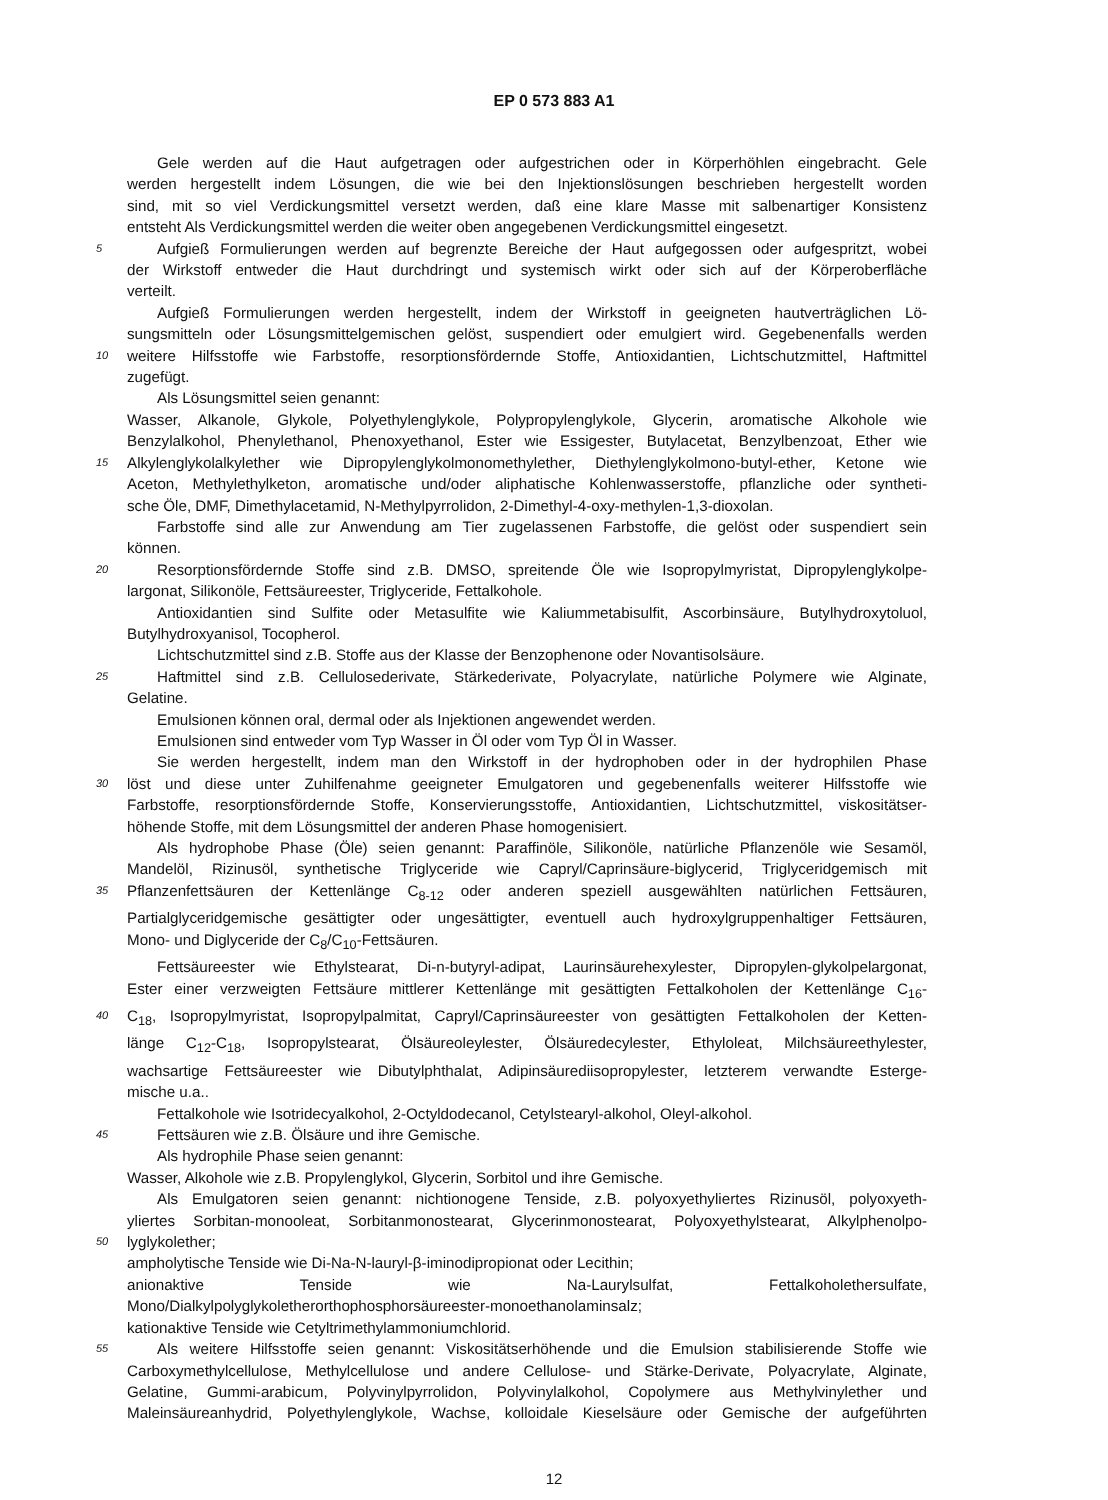EP 0 573 883 A1
Gele werden auf die Haut aufgetragen oder aufgestrichen oder in Körperhöhlen eingebracht. Gele
werden hergestellt indem Lösungen, die wie bei den Injektionslösungen beschrieben hergestellt worden
sind, mit so viel Verdickungsmittel versetzt werden, daß eine klare Masse mit salbenartiger Konsistenz
entsteht Als Verdickungsmittel werden die weiter oben angegebenen Verdickungsmittel eingesetzt.
5 Aufgieß Formulierungen werden auf begrenzte Bereiche der Haut aufgegossen oder aufgespritzt, wobei
der Wirkstoff entweder die Haut durchdringt und systemisch wirkt oder sich auf der Körperoberfläche
verteilt.
Aufgieß Formulierungen werden hergestellt, indem der Wirkstoff in geeigneten hautverträglichen Lö-
sungsmitteln oder Lösungsmittelgemischen gelöst, suspendiert oder emulgiert wird. Gegebenenfalls werden
10 weitere Hilfsstoffe wie Farbstoffe, resorptionsfördernde Stoffe, Antioxidantien, Lichtschutzmittel, Haftmittel
zugefügt.
Als Lösungsmittel seien genannt:
Wasser, Alkanole, Glykole, Polyethylenglykole, Polypropylenglykole, Glycerin, aromatische Alkohole wie
Benzylalkohol, Phenylethanol, Phenoxyethanol, Ester wie Essigester, Butylacetat, Benzylbenzoat, Ether wie
15 Alkylenglykolalkylether wie Dipropylenglykolmonomethylether, Diethylenglykolmono-butyl-ether, Ketone wie
Aceton, Methylethylketon, aromatische und/oder aliphatische Kohlenwasserstoffe, pflanzliche oder syntheti-
sche Öle, DMF, Dimethylacetamid, N-Methylpyrrolidon, 2-Dimethyl-4-oxy-methylen-1,3-dioxolan.
Farbstoffe sind alle zur Anwendung am Tier zugelassenen Farbstoffe, die gelöst oder suspendiert sein
können.
20 Resorptionsfördernde Stoffe sind z.B. DMSO, spreitende Öle wie Isopropylmyristat, Dipropylenglykolpe-
largonat, Silikonöle, Fettsäureester, Triglyceride, Fettalkohole.
Antioxidantien sind Sulfite oder Metasulfite wie Kaliummetabisulfit, Ascorbinsäure, Butylhydroxytoluol,
Butylhydroxyanisol, Tocopherol.
Lichtschutzmittel sind z.B. Stoffe aus der Klasse der Benzophenone oder Novantisolsäure.
25 Haftmittel sind z.B. Cellulosederivate, Stärkederivate, Polyacrylate, natürliche Polymere wie Alginate,
Gelatine.
Emulsionen können oral, dermal oder als Injektionen angewendet werden.
Emulsionen sind entweder vom Typ Wasser in Öl oder vom Typ Öl in Wasser.
Sie werden hergestellt, indem man den Wirkstoff in der hydrophoben oder in der hydrophilen Phase
30 löst und diese unter Zuhilfenahme geeigneter Emulgatoren und gegebenenfalls weiterer Hilfsstoffe wie
Farbstoffe, resorptionsfördernde Stoffe, Konservierungsstoffe, Antioxidantien, Lichtschutzmittel, viskositätser-
höhende Stoffe, mit dem Lösungsmittel der anderen Phase homogenisiert.
Als hydrophobe Phase (Öle) seien genannt: Paraffinöle, Silikonöle, natürliche Pflanzenöle wie Sesamöl,
Mandelöl, Rizinusöl, synthetische Triglyceride wie Capryl/Caprinsäure-biglycerid, Triglyceridgemisch mit
35 Pflanzenfettsäuren der Kettenlänge C<sub>8-12</sub> oder anderen speziell ausgewählten natürlichen Fettsäuren,
Partialglyceridgemische gesättigter oder ungesättigter, eventuell auch hydroxylgruppenhaltiger Fettsäuren,
Mono- und Diglyceride der C<sub>8</sub>/C<sub>10</sub>-Fettsäuren.
Fettsäureester wie Ethylstearat, Di-n-butyryl-adipat, Laurinsäurehexylester, Dipropylen-glykolpelargonat,
Ester einer verzweigten Fettsäure mittlerer Kettenlänge mit gesättigten Fettalkoholen der Kettenlänge C<sub>16</sub>-
40 C<sub>18</sub>, Isopropylmyristat, Isopropylpalmitat, Capryl/Caprinsäureester von gesättigten Fettalkoholen der Ketten-
länge C<sub>12</sub>-C<sub>18</sub>, Isopropylstearat, Ölsäureoleylester, Ölsäuredecylester, Ethyloleat, Milchsäureethylester,
wachsartige Fettsäureester wie Dibutylphthalat, Adipinsäurediisopropylester, letzterem verwandte Esterge-
mische u.a..
Fettalkohole wie Isotridecyalkohol, 2-Octyldodecanol, Cetylstearyl-alkohol, Oleyl-alkohol.
45 Fettsäuren wie z.B. Ölsäure und ihre Gemische.
Als hydrophile Phase seien genannt:
Wasser, Alkohole wie z.B. Propylenglykol, Glycerin, Sorbitol und ihre Gemische.
Als Emulgatoren seien genannt: nichtionogene Tenside, z.B. polyoxyethyliertes Rizinusöl, polyoxyeth-
yliertes Sorbitan-monooleat, Sorbitanmonostearat, Glycerinmonostearat, Polyoxyethylstearat, Alkylphenolpo-
50 lyglykolether;
ampholytische Tenside wie Di-Na-N-lauryl-β-iminodipropionat oder Lecithin;
anionaktive Tenside wie Na-Laurylsulfat, Fettalkoholethersulfate,
Mono/Dialkylpolyglykoletherorthophosphorsäureester-monoethanolaminsalz;
kationaktive Tenside wie Cetyltrimethylammoniumchlorid.
55 Als weitere Hilfsstoffe seien genannt: Viskositätserhöhende und die Emulsion stabilisierende Stoffe wie
Carboxymethylcellulose, Methylcellulose und andere Cellulose- und Stärke-Derivate, Polyacrylate, Alginate,
Gelatine, Gummi-arabicum, Polyvinylpyrrolidon, Polyvinylalkohol, Copolymere aus Methylvinylether und
Maleinsäureanhydrid, Polyethylenglykole, Wachse, kolloidale Kieselsäure oder Gemische der aufgeführten
12